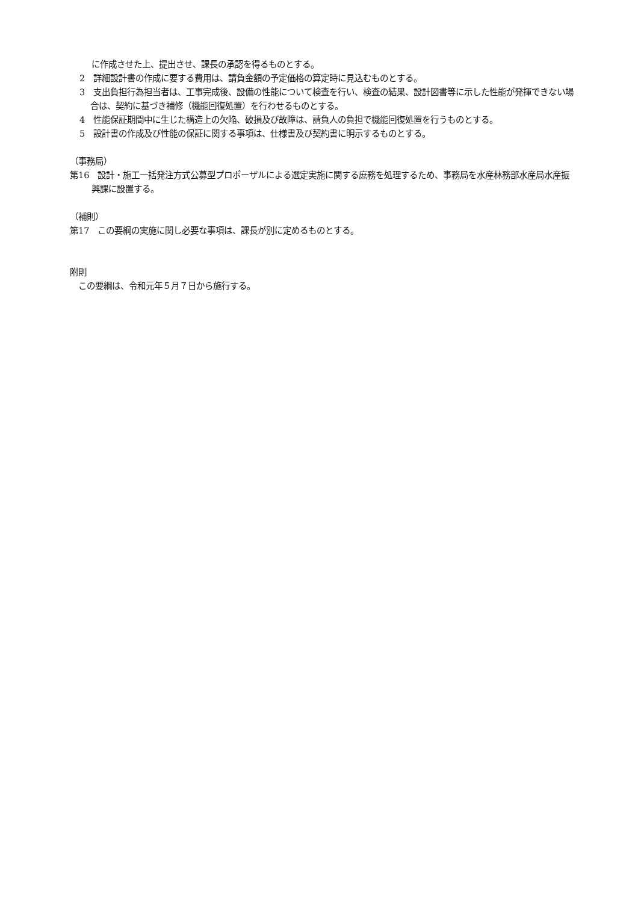に作成させた上、提出させ、課長の承認を得るものとする。
2　詳細設計書の作成に要する費用は、請負金額の予定価格の算定時に見込むものとする。
3　支出負担行為担当者は、工事完成後、設備の性能について検査を行い、検査の結果、設計図書等に示した性能が発揮できない場合は、契約に基づき補修（機能回復処置）を行わせるものとする。
4　性能保証期間中に生じた構造上の欠陥、破損及び故障は、請負人の負担で機能回復処置を行うものとする。
5　設計書の作成及び性能の保証に関する事項は、仕様書及び契約書に明示するものとする。
（事務局）
第16　設計・施工一括発注方式公募型プロポーザルによる選定実施に関する庶務を処理するため、事務局を水産林務部水産局水産振興課に設置する。
（補則）
第17　この要綱の実施に関し必要な事項は、課長が別に定めるものとする。
附則
　この要綱は、令和元年５月７日から施行する。